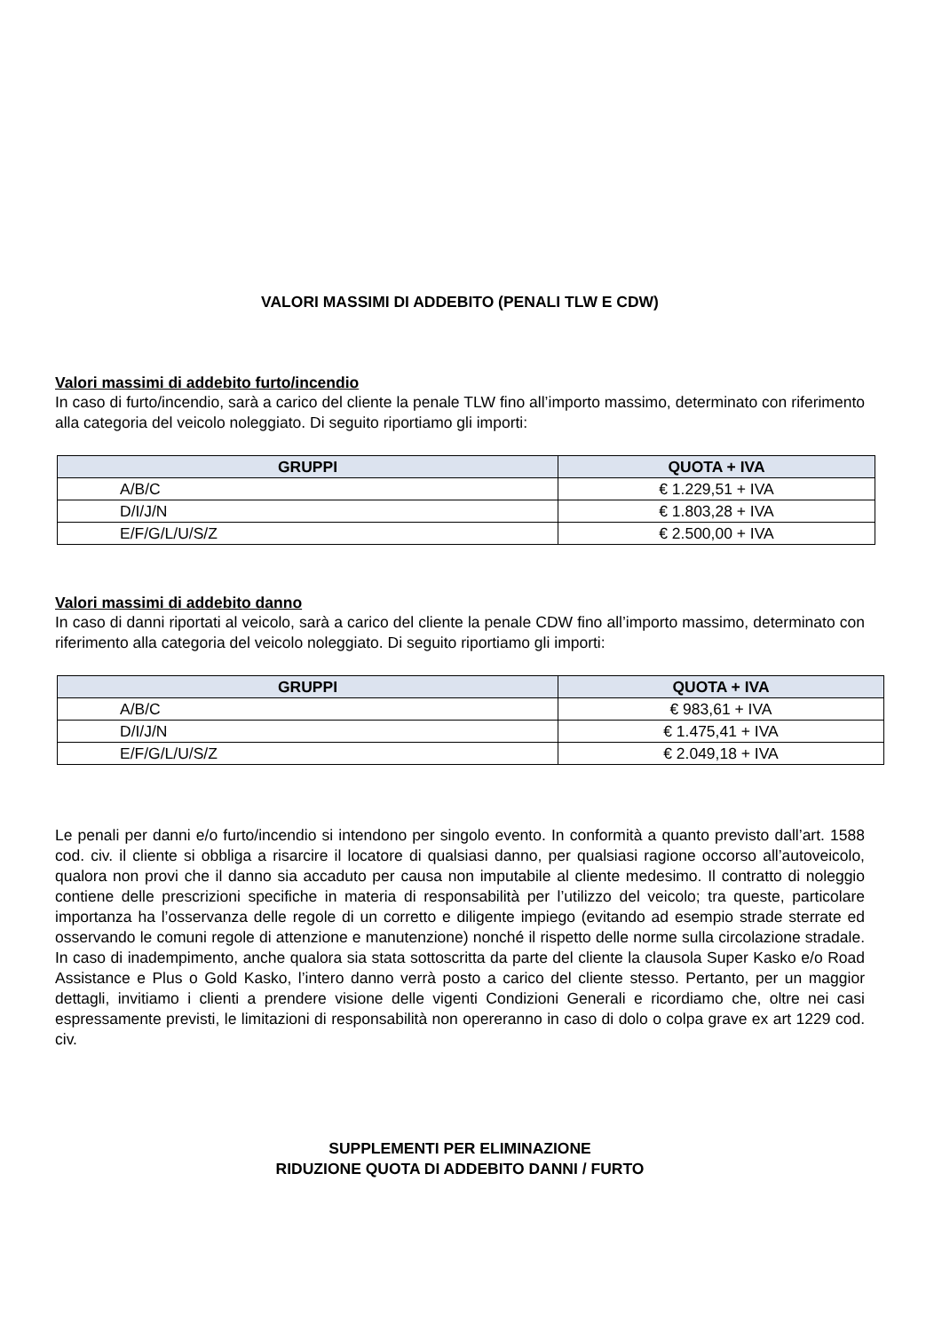VALORI MASSIMI DI ADDEBITO (PENALI TLW E CDW)
Valori massimi di addebito furto/incendio
In caso di furto/incendio, sarà a carico del cliente la penale TLW fino all’importo massimo, determinato con riferimento alla categoria del veicolo noleggiato. Di seguito riportiamo gli importi:
| GRUPPI | QUOTA + IVA |
| --- | --- |
| A/B/C | € 1.229,51 + IVA |
| D/I/J/N | € 1.803,28 + IVA |
| E/F/G/L/U/S/Z | € 2.500,00 + IVA |
Valori massimi di addebito danno
In caso di danni riportati al veicolo, sarà a carico del cliente la penale CDW fino all’importo massimo, determinato con riferimento alla categoria del veicolo noleggiato. Di seguito riportiamo gli importi:
| GRUPPI | QUOTA + IVA |
| --- | --- |
| A/B/C | € 983,61 + IVA |
| D/I/J/N | € 1.475,41 + IVA |
| E/F/G/L/U/S/Z | € 2.049,18 + IVA |
Le penali per danni e/o furto/incendio si intendono per singolo evento. In conformità a quanto previsto dall’art. 1588 cod. civ. il cliente si obbliga a risarcire il locatore di qualsiasi danno, per qualsiasi ragione occorso all’autoveicolo, qualora non provi che il danno sia accaduto per causa non imputabile al cliente medesimo. Il contratto di noleggio contiene delle prescrizioni specifiche in materia di responsabilità per l’utilizzo del veicolo; tra queste, particolare importanza ha l’osservanza delle regole di un corretto e diligente impiego (evitando ad esempio strade sterrate ed osservando le comuni regole di attenzione e manutenzione) nonché il rispetto delle norme sulla circolazione stradale. In caso di inadempimento, anche qualora sia stata sottoscritta da parte del cliente la clausola Super Kasko e/o Road Assistance e Plus o Gold Kasko, l’intero danno verrà posto a carico del cliente stesso. Pertanto, per un maggior dettagli, invitiamo i clienti a prendere visione delle vigenti Condizioni Generali e ricordiamo che, oltre nei casi espressamente previsti, le limitazioni di responsabilità non opereranno in caso di dolo o colpa grave ex art 1229 cod. civ.
SUPPLEMENTI PER ELIMINAZIONE
RIDUZIONE QUOTA DI ADDEBITO DANNI / FURTO